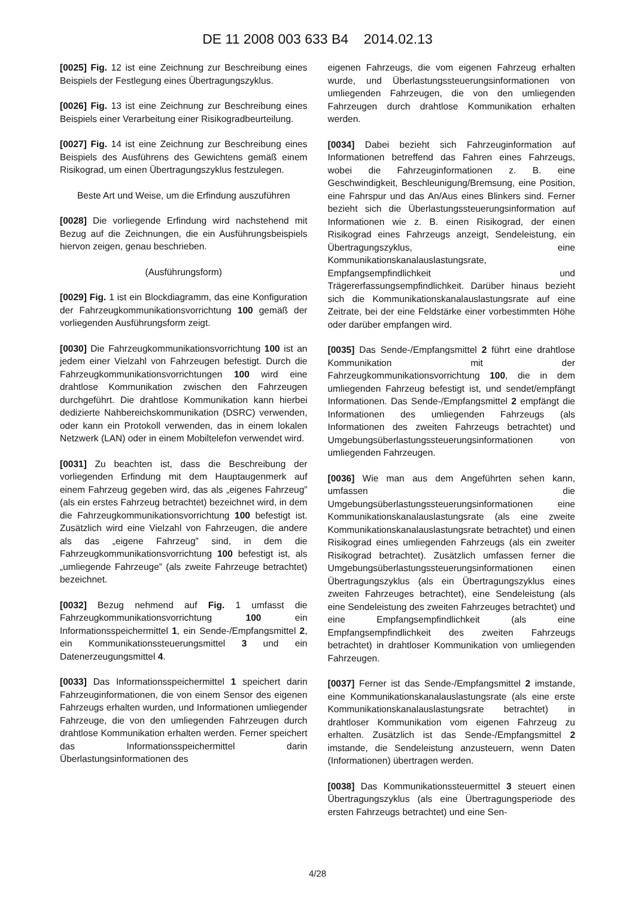DE 11 2008 003 633 B4 2014.02.13
[0025] Fig. 12 ist eine Zeichnung zur Beschreibung eines Beispiels der Festlegung eines Übertragungszyklus.
[0026] Fig. 13 ist eine Zeichnung zur Beschreibung eines Beispiels einer Verarbeitung einer Risikogradbeurteilung.
[0027] Fig. 14 ist eine Zeichnung zur Beschreibung eines Beispiels des Ausführens des Gewichtens gemäß einem Risikograd, um einen Übertragungszyklus festzulegen.
Beste Art und Weise, um die Erfindung auszuführen
[0028] Die vorliegende Erfindung wird nachstehend mit Bezug auf die Zeichnungen, die ein Ausführungsbeispiels hiervon zeigen, genau beschrieben.
(Ausführungsform)
[0029] Fig. 1 ist ein Blockdiagramm, das eine Konfiguration der Fahrzeugkommunikationsvorrichtung 100 gemäß der vorliegenden Ausführungsform zeigt.
[0030] Die Fahrzeugkommunikationsvorrichtung 100 ist an jedem einer Vielzahl von Fahrzeugen befestigt. Durch die Fahrzeugkommunikationsvorrichtungen 100 wird eine drahtlose Kommunikation zwischen den Fahrzeugen durchgeführt. Die drahtlose Kommunikation kann hierbei dedizierte Nahbereichskommunikation (DSRC) verwenden, oder kann ein Protokoll verwenden, das in einem lokalen Netzwerk (LAN) oder in einem Mobiltelefon verwendet wird.
[0031] Zu beachten ist, dass die Beschreibung der vorliegenden Erfindung mit dem Hauptaugenmerk auf einem Fahrzeug gegeben wird, das als „eigenes Fahrzeug” (als ein erstes Fahrzeug betrachtet) bezeichnet wird, in dem die Fahrzeugkommunikationsvorrichtung 100 befestigt ist. Zusätzlich wird eine Vielzahl von Fahrzeugen, die andere als das „eigene Fahrzeug” sind, in dem die Fahrzeugkommunikationsvorrichtung 100 befestigt ist, als „umliegende Fahrzeuge” (als zweite Fahrzeuge betrachtet) bezeichnet.
[0032] Bezug nehmend auf Fig. 1 umfasst die Fahrzeugkommunikationsvorrichtung 100 ein Informationsspeichermittel 1, ein Sende-/Empfangsmittel 2, ein Kommunikationssteuerungsmittel 3 und ein Datenerzeugungsmittel 4.
[0033] Das Informationsspeichermittel 1 speichert darin Fahrzeuginformationen, die von einem Sensor des eigenen Fahrzeugs erhalten wurden, und Informationen umliegender Fahrzeuge, die von den umliegenden Fahrzeugen durch drahtlose Kommunikation erhalten werden. Ferner speichert das Informationsspeichermittel darin Überlastungsinformationen des
eigenen Fahrzeugs, die vom eigenen Fahrzeug erhalten wurde, und Überlastungssteuerungsinformationen von umliegenden Fahrzeugen, die von den umliegenden Fahrzeugen durch drahtlose Kommunikation erhalten werden.
[0034] Dabei bezieht sich Fahrzeuginformation auf Informationen betreffend das Fahren eines Fahrzeugs, wobei die Fahrzeuginformationen z. B. eine Geschwindigkeit, Beschleunigung/Bremsung, eine Position, eine Fahrspur und das An/Aus eines Blinkers sind. Ferner bezieht sich die Überlastungssteuerungsinformation auf Informationen wie z. B. einen Risikograd, der einen Risikograd eines Fahrzeugs anzeigt, Sendeleistung, ein Übertragungszyklus, eine Kommunikationskanalauslastungsrate, Empfangsempfindlichkeit und Trägererfassungsempfindlichkeit. Darüber hinaus bezieht sich die Kommunikationskanalauslastungsrate auf eine Zeitrate, bei der eine Feldstärke einer vorbestimmten Höhe oder darüber empfangen wird.
[0035] Das Sende-/Empfangsmittel 2 führt eine drahtlose Kommunikation mit der Fahrzeugkommunikationsvorrichtung 100, die in dem umliegenden Fahrzeug befestigt ist, und sendet/empfängt Informationen. Das Sende-/Empfangsmittel 2 empfängt die Informationen des umliegenden Fahrzeugs (als Informationen des zweiten Fahrzeugs betrachtet) und Umgebungsüberlastungssteuerungsinformationen von umliegenden Fahrzeugen.
[0036] Wie man aus dem Angeführten sehen kann, umfassen die Umgebungsüberlastungssteuerungsinformationen eine Kommunikationskanalauslastungsrate (als eine zweite Kommunikationskanalauslastungsrate betrachtet) und einen Risikograd eines umliegenden Fahrzeugs (als ein zweiter Risikograd betrachtet). Zusätzlich umfassen ferner die Umgebungsüberlastungssteuerungsinformationen einen Übertragungszyklus (als ein Übertragungszyklus eines zweiten Fahrzeuges betrachtet), eine Sendeleistung (als eine Sendeleistung des zweiten Fahrzeuges betrachtet) und eine Empfangsempfindlichkeit (als eine Empfangsempfindlichkeit des zweiten Fahrzeugs betrachtet) in drahtloser Kommunikation von umliegenden Fahrzeugen.
[0037] Ferner ist das Sende-/Empfangsmittel 2 imstande, eine Kommunikationskanalauslastungsrate (als eine erste Kommunikationskanalauslastungsrate betrachtet) in drahtloser Kommunikation vom eigenen Fahrzeug zu erhalten. Zusätzlich ist das Sende-/Empfangsmittel 2 imstande, die Sendeleistung anzusteuern, wenn Daten (Informationen) übertragen werden.
[0038] Das Kommunikationssteuermittel 3 steuert einen Übertragungszyklus (als eine Übertragungsperiode des ersten Fahrzeugs betrachtet) und eine Sen-
4/28